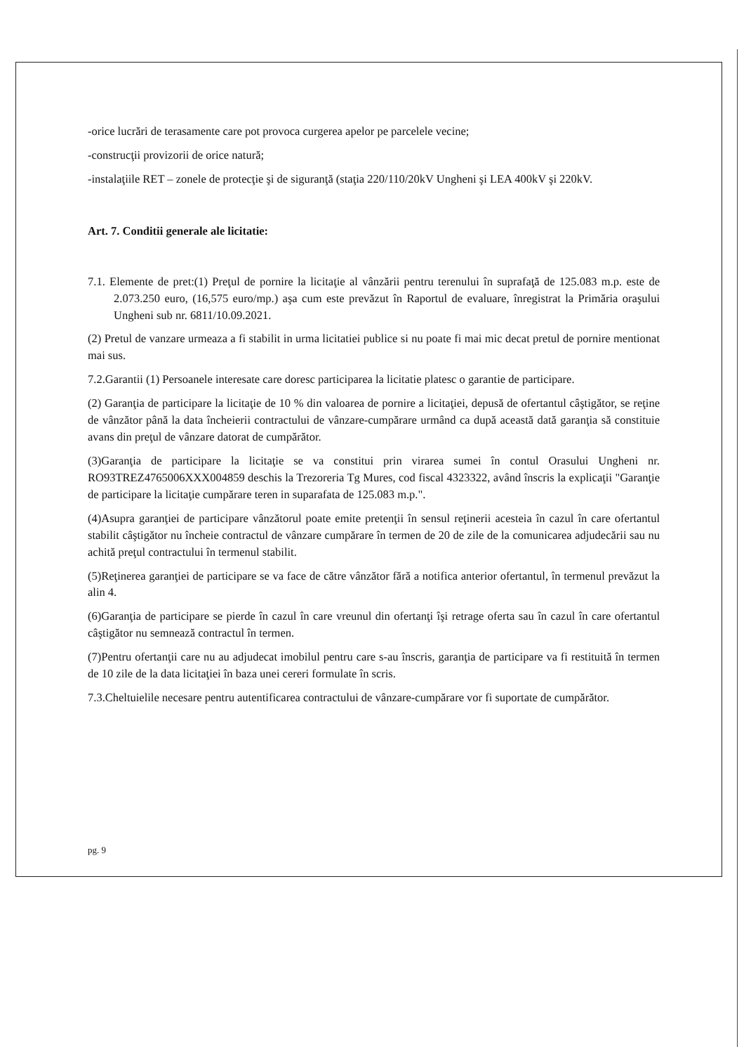-orice lucrări de terasamente care pot provoca curgerea apelor pe parcelele vecine;
-construcţii provizorii de orice natură;
-instalaţiile RET – zonele de protecţie şi de siguranţă (staţia 220/110/20kV Ungheni şi LEA 400kV şi 220kV.
Art. 7. Conditii generale ale licitatie:
7.1. Elemente de pret:(1) Preţul de pornire la licitaţie al vânzării pentru terenului în suprafaţă de 125.083 m.p. este de 2.073.250 euro, (16,575 euro/mp.) aşa cum este prevăzut în Raportul de evaluare, înregistrat la Primăria oraşului Ungheni sub nr. 6811/10.09.2021.
(2) Pretul de vanzare urmeaza a fi stabilit in urma licitatiei publice si nu poate fi mai mic decat pretul de pornire mentionat mai sus.
7.2.Garantii (1) Persoanele interesate care doresc participarea la licitatie platesc o garantie de participare.
(2) Garanţia de participare la licitaţie de 10 % din valoarea de pornire a licitaţiei, depusă de ofertantul câştigător, se reţine de vânzător până la data încheierii contractului de vânzare-cumpărare urmând ca după această dată garanţia să constituie avans din preţul de vânzare datorat de cumpărător.
(3)Garanţia de participare la licitaţie se va constitui prin virarea sumei în contul Orasului Ungheni nr. RO93TREZ4765006XXX004859 deschis la Trezoreria Tg Mures, cod fiscal 4323322, având înscris la explicaţii "Garanţie de participare la licitaţie cumpărare teren in suparafata de 125.083 m.p.".
(4)Asupra garanţiei de participare vânzătorul poate emite pretenţii în sensul reţinerii acesteia în cazul în care ofertantul stabilit câştigător nu încheie contractul de vânzare cumpărare în termen de 20 de zile de la comunicarea adjudecării sau nu achită preţul contractului în termenul stabilit.
(5)Reţinerea garanţiei de participare se va face de către vânzător fără a notifica anterior ofertantul, în termenul prevăzut la alin 4.
(6)Garanţia de participare se pierde în cazul în care vreunul din ofertanţi îşi retrage oferta sau în cazul în care ofertantul câştigător nu semnează contractul în termen.
(7)Pentru ofertanţii care nu au adjudecat imobilul pentru care s-au înscris, garanţia de participare va fi restituită în termen de 10 zile de la data licitaţiei în baza unei cereri formulate în scris.
7.3.Cheltuielile necesare pentru autentificarea contractului de vânzare-cumpărare vor fi suportate de cumpărător.
pg. 9